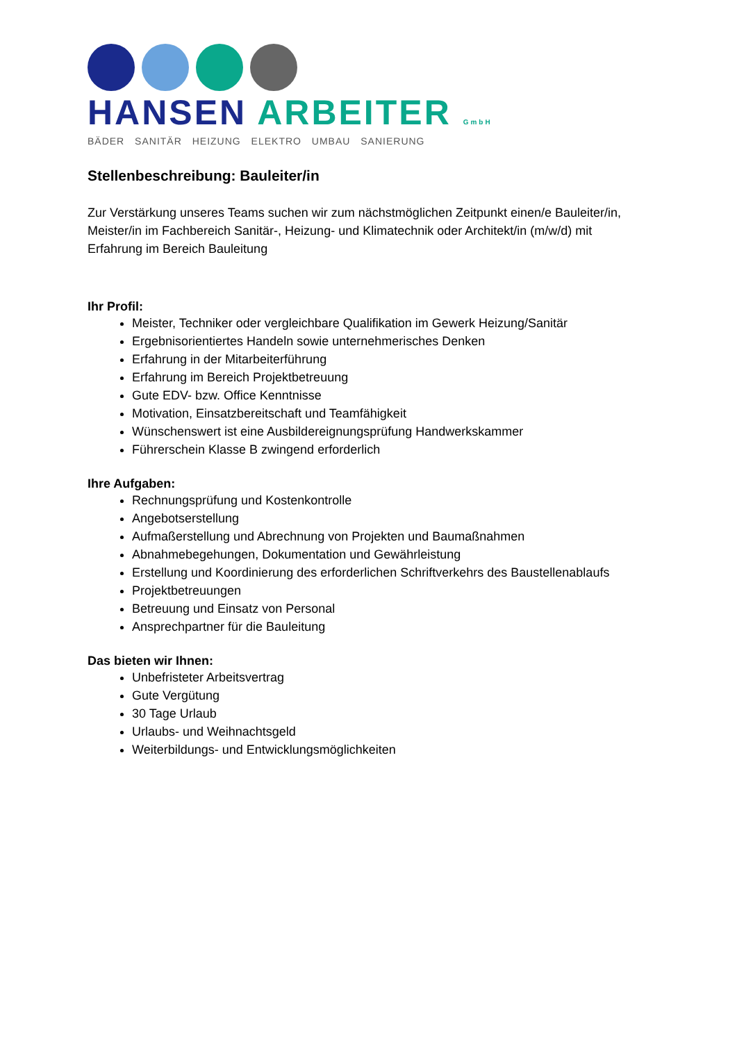HANSEN ARBEITER GmbH
BÄDER SANITÄR HEIZUNG ELEKTRO UMBAU SANIERUNG
Stellenbeschreibung: Bauleiter/in
Zur Verstärkung unseres Teams suchen wir zum nächstmöglichen Zeitpunkt einen/e Bauleiter/in, Meister/in im Fachbereich Sanitär-, Heizung- und Klimatechnik oder Architekt/in (m/w/d) mit Erfahrung im Bereich Bauleitung
Ihr Profil:
Meister, Techniker oder vergleichbare Qualifikation im Gewerk Heizung/Sanitär
Ergebnisorientiertes Handeln sowie unternehmerisches Denken
Erfahrung in der Mitarbeiterführung
Erfahrung im Bereich Projektbetreuung
Gute EDV- bzw. Office Kenntnisse
Motivation, Einsatzbereitschaft und Teamfähigkeit
Wünschenswert ist eine Ausbildereignungsprüfung Handwerkskammer
Führerschein Klasse B zwingend erforderlich
Ihre Aufgaben:
Rechnungsprüfung und Kostenkontrolle
Angebotserstellung
Aufmaßerstellung und Abrechnung von Projekten und Baumaßnahmen
Abnahmebegehungen, Dokumentation und Gewährleistung
Erstellung und Koordinierung des erforderlichen Schriftverkehrs des Baustellenablaufs
Projektbetreuungen
Betreuung und Einsatz von Personal
Ansprechpartner für die Bauleitung
Das bieten wir Ihnen:
Unbefristeter Arbeitsvertrag
Gute Vergütung
30 Tage Urlaub
Urlaubs- und Weihnachtsgeld
Weiterbildungs- und Entwicklungsmöglichkeiten